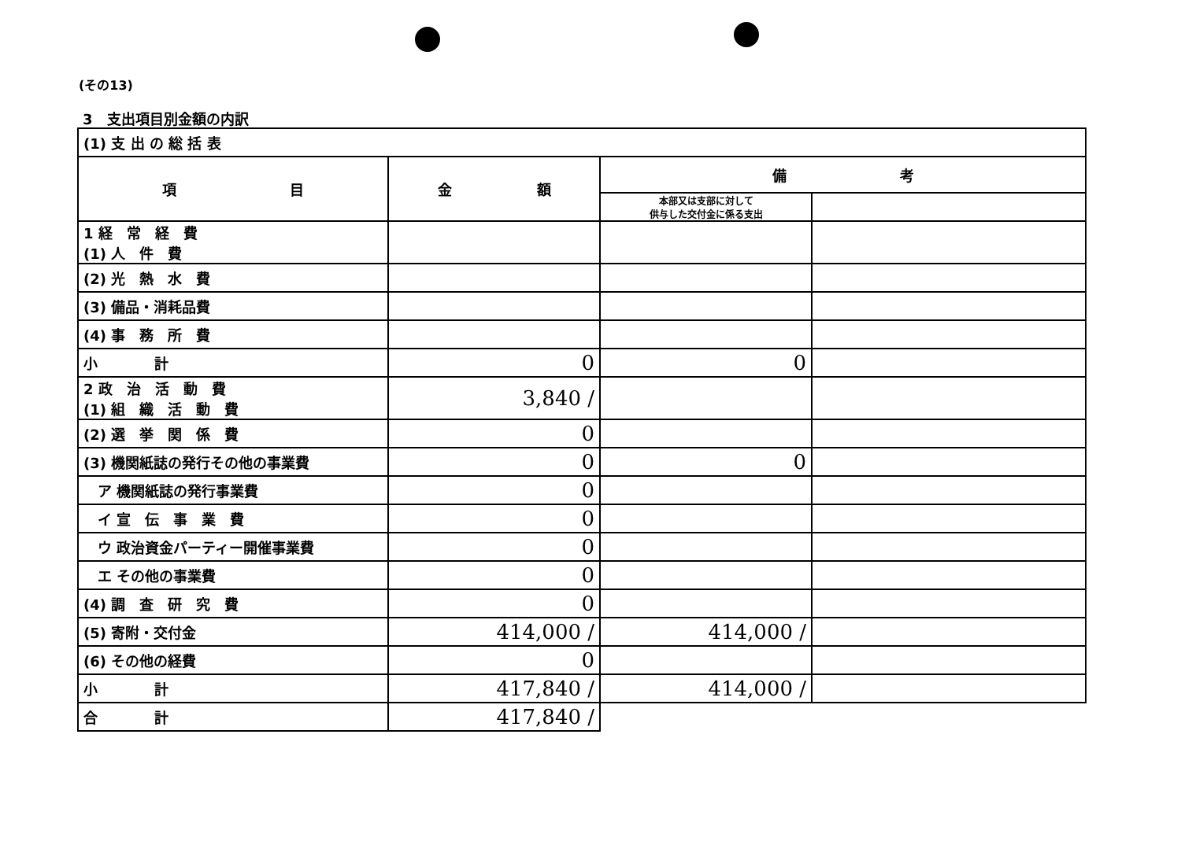(その13)
3　支出項目別金額の内訳
| (1) 支 出 の 総 括 表 | | | |
| 項 目 | 金 額 | 備 考 | |
| | | 本部又は支部に対して 供与した交付金に係る支出 | |
| 1 経 常 経 費 (1) 人 件 費 | | | |
| (2) 光 熱 水 費 | | | |
| (3) 備品・消耗品費 | | | |
| (4) 事 務 所 費 | | | |
| 小 計 | 0 | 0 | |
| 2 政 治 活 動 費 (1) 組 織 活 動 費 | 3,840 / | | |
| (2) 選 挙 関 係 費 | 0 | | |
| (3) 機関紙誌の発行その他の事業費 | 0 | 0 | |
| ア 機関紙誌の発行事業費 | 0 | | |
| イ 宣 伝 事 業 費 | 0 | | |
| ウ 政治資金パーティー開催事業費 | 0 | | |
| エ その他の事業費 | 0 | | |
| (4) 調 査 研 究 費 | 0 | | |
| (5) 寄附・交付金 | 414,000 / | 414,000 / | |
| (6) その他の経費 | 0 | | |
| 小 計 | 417,840 / | 414,000 / | |
| 合 計 | 417,840 / | | |